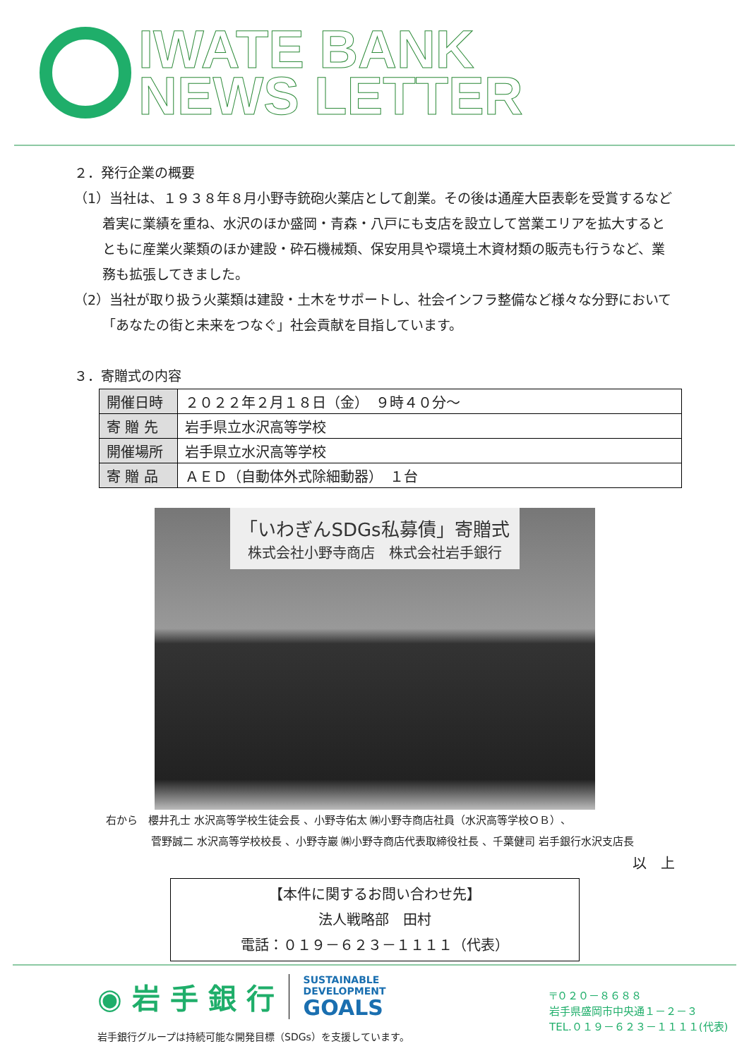IWATE BANK
NEWS LETTER
２．発行企業の概要
（1）当社は、１９３８年８月小野寺銃砲火薬店として創業。その後は通産大臣表彰を受賞するなど着実に業績を重ね、水沢のほか盛岡・青森・八戸にも支店を設立して営業エリアを拡大するとともに産業火薬類のほか建設・砕石機械類、保安用具や環境土木資材類の販売も行うなど、業務も拡張してきました。
（2）当社が取り扱う火薬類は建設・土木をサポートし、社会インフラ整備など様々な分野において「あなたの街と未来をつなぐ」社会貢献を目指しています。
３．寄贈式の内容
| 開催日時 | ２０２２年２月１８日（金） ９時４０分～ |
| 寄 贈 先 | 岩手県立水沢高等学校 |
| 開催場所 | 岩手県立水沢高等学校 |
| 寄 贈 品 | ＡＥＤ（自動体外式除細動器） １台 |
「いわぎんSDGs私募債」寄贈式
株式会社小野寺商店　株式会社岩手銀行
右から　櫻井孔士 水沢高等学校生徒会長 、小野寺佑太 ㈱小野寺商店社員（水沢高等学校ＯＢ）、
菅野誠二 水沢高等学校校長 、小野寺巖 ㈱小野寺商店代表取締役社長 、千葉健司 岩手銀行水沢支店長
以　上
【本件に関するお問い合わせ先】
法人戦略部　田村
電話：０１９－６２３－１１１１（代表）
◉ 岩 手 銀 行 SUSTAINABLE
DEVELOPMENT
GOALS
岩手銀行グループは持続可能な開発目標（SDGs）を支援しています。
〒０２０－８６８８
岩手県盛岡市中央通１－２－３
TEL.０１９－６２３－１１１１(代表)